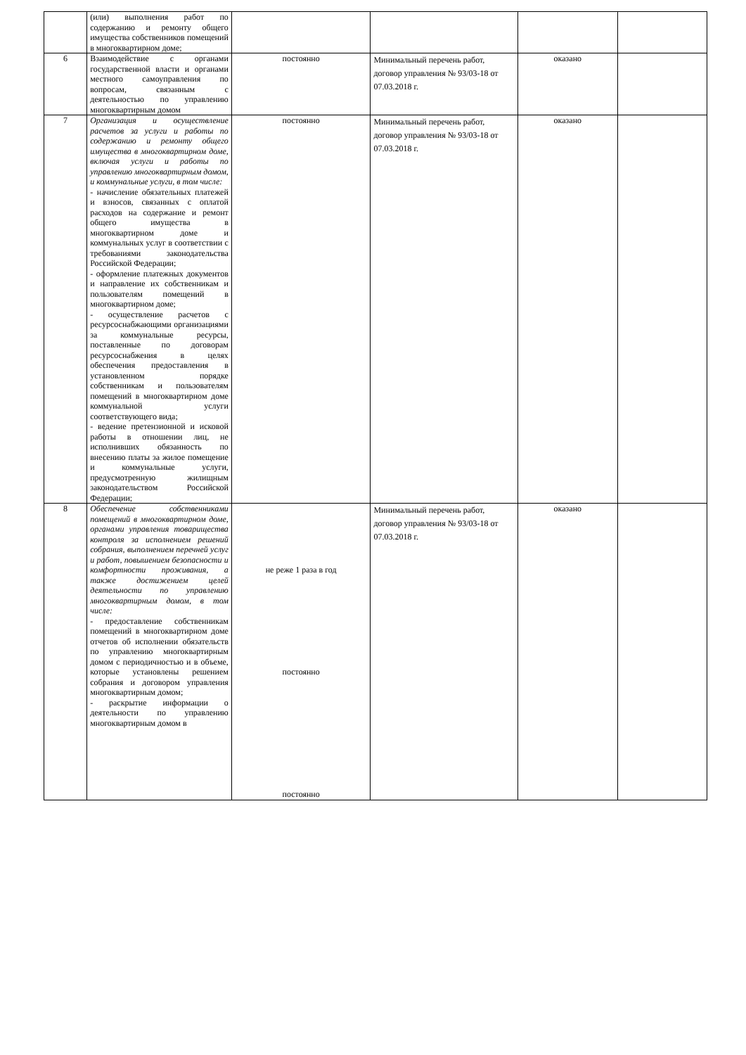| | (или) выполнения работ по содержанию и ремонту общего имущества собственников помещений в многоквартирном доме; | | | | |
| 6 | Взаимодействие с органами государственной власти и органами местного самоуправления по вопросам, связанным с деятельностью по управлению многоквартирным домом | постоянно | Минимальный перечень работ, договор управления № 93/03-18 от 07.03.2018 г. | оказано | |
| 7 | Организация и осуществление расчетов за услуги и работы по содержанию и ремонту общего имущества в многоквартирном доме, включая услуги и работы по управлению многоквартирным домом, и коммунальные услуги, в том числе: - начисление обязательных платежей и взносов, связанных с оплатой расходов на содержание и ремонт общего имущества в многоквартирном доме и коммунальных услуг в соответствии с требованиями законодательства Российской Федерации; - оформление платежных документов и направление их собственникам и пользователям помещений в многоквартирном доме; - осуществление расчетов с ресурсоснабжающими организациями за коммунальные ресурсы, поставленные по договорам ресурсоснабжения в целях обеспечения предоставления в установленном порядке собственникам и пользователям помещений в многоквартирном доме коммунальной услуги соответствующего вида; - ведение претензионной и исковой работы в отношении лиц, не исполнивших обязанность по внесению платы за жилое помещение и коммунальные услуги, предусмотренную жилищным законодательством Российской Федерации; | постоянно | Минимальный перечень работ, договор управления № 93/03-18 от 07.03.2018 г. | оказано | |
| 8 | Обеспечение собственниками помещений в многоквартирном доме, органами управления товарищества контроля за исполнением решений собрания, выполнением перечней услуг и работ, повышением безопасности и комфортности проживания, а также достижением целей деятельности по управлению многоквартирным домом, в том числе: - предоставление собственникам помещений в многоквартирном доме отчетов об исполнении обязательств по управлению многоквартирным домом с периодичностью и в объеме, которые установлены решением собрания и договором управления многоквартирным домом; - раскрытие информации о деятельности по управлению многоквартирным домом в | не реже 1 раза в год постоянно постоянно | Минимальный перечень работ, договор управления № 93/03-18 от 07.03.2018 г. | оказано | |